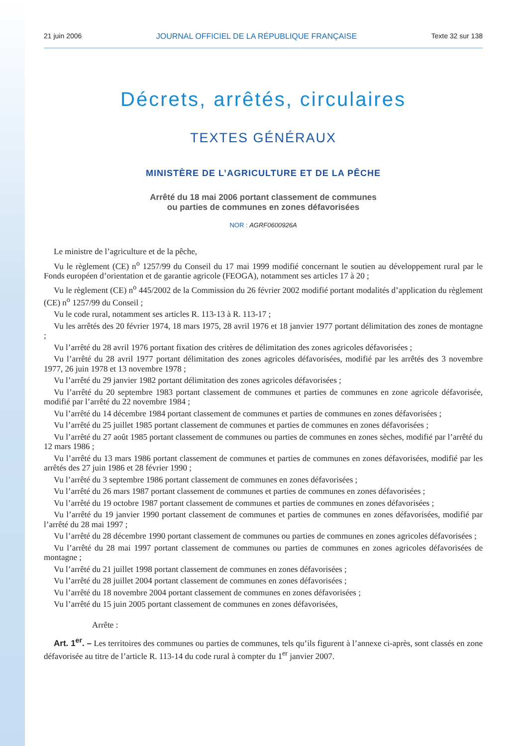21 juin 2006 JOURNAL OFFICIEL DE LA RÉPUBLIQUE FRANÇAISE Texte 32 sur 138
Décrets, arrêtés, circulaires
TEXTES GÉNÉRAUX
MINISTÈRE DE L’AGRICULTURE ET DE LA PÊCHE
Arrêté du 18 mai 2006 portant classement de communes
ou parties de communes en zones défavorisées
NOR : AGRF0600926A
Le ministre de l’agriculture et de la pêche,
Vu le règlement (CE) n<sup>o</sup> 1257/99 du Conseil du 17 mai 1999 modifié concernant le soutien au développement rural par le Fonds européen d’orientation et de garantie agricole (FEOGA), notamment ses articles 17 à 20 ;
Vu le règlement (CE) n<sup>o</sup> 445/2002 de la Commission du 26 février 2002 modifié portant modalités d’application du règlement (CE) n<sup>o</sup> 1257/99 du Conseil ;
Vu le code rural, notamment ses articles R. 113-13 à R. 113-17 ;
Vu les arrêtés des 20 février 1974, 18 mars 1975, 28 avril 1976 et 18 janvier 1977 portant délimitation des zones de montagne ;
Vu l’arrêté du 28 avril 1976 portant fixation des critères de délimitation des zones agricoles défavorisées ;
Vu l’arrêté du 28 avril 1977 portant délimitation des zones agricoles défavorisées, modifié par les arrêtés des 3 novembre 1977, 26 juin 1978 et 13 novembre 1978 ;
Vu l’arrêté du 29 janvier 1982 portant délimitation des zones agricoles défavorisées ;
Vu l’arrêté du 20 septembre 1983 portant classement de communes et parties de communes en zone agricole défavorisée, modifié par l’arrêté du 22 novembre 1984 ;
Vu l’arrêté du 14 décembre 1984 portant classement de communes et parties de communes en zones défavorisées ;
Vu l’arrêté du 25 juillet 1985 portant classement de communes et parties de communes en zones défavorisées ;
Vu l’arrêté du 27 août 1985 portant classement de communes ou parties de communes en zones sèches, modifié par l’arrêté du 12 mars 1986 ;
Vu l’arrêté du 13 mars 1986 portant classement de communes et parties de communes en zones défavorisées, modifié par les arrêtés des 27 juin 1986 et 28 février 1990 ;
Vu l’arrêté du 3 septembre 1986 portant classement de communes en zones défavorisées ;
Vu l’arrêté du 26 mars 1987 portant classement de communes et parties de communes en zones défavorisées ;
Vu l’arrêté du 19 octobre 1987 portant classement de communes et parties de communes en zones défavorisées ;
Vu l’arrêté du 19 janvier 1990 portant classement de communes et parties de communes en zones défavorisées, modifié par l’arrêté du 28 mai 1997 ;
Vu l’arrêté du 28 décembre 1990 portant classement de communes ou parties de communes en zones agricoles défavorisées ;
Vu l’arrêté du 28 mai 1997 portant classement de communes ou parties de communes en zones agricoles défavorisées de montagne ;
Vu l’arrêté du 21 juillet 1998 portant classement de communes en zones défavorisées ;
Vu l’arrêté du 28 juillet 2004 portant classement de communes en zones défavorisées ;
Vu l’arrêté du 18 novembre 2004 portant classement de communes en zones défavorisées ;
Vu l’arrêté du 15 juin 2005 portant classement de communes en zones défavorisées,
Arrête :
Art. 1<sup>er</sup>. – Les territoires des communes ou parties de communes, tels qu’ils figurent à l’annexe ci-après, sont classés en zone défavorisée au titre de l’article R. 113-14 du code rural à compter du 1<sup>er</sup> janvier 2007.